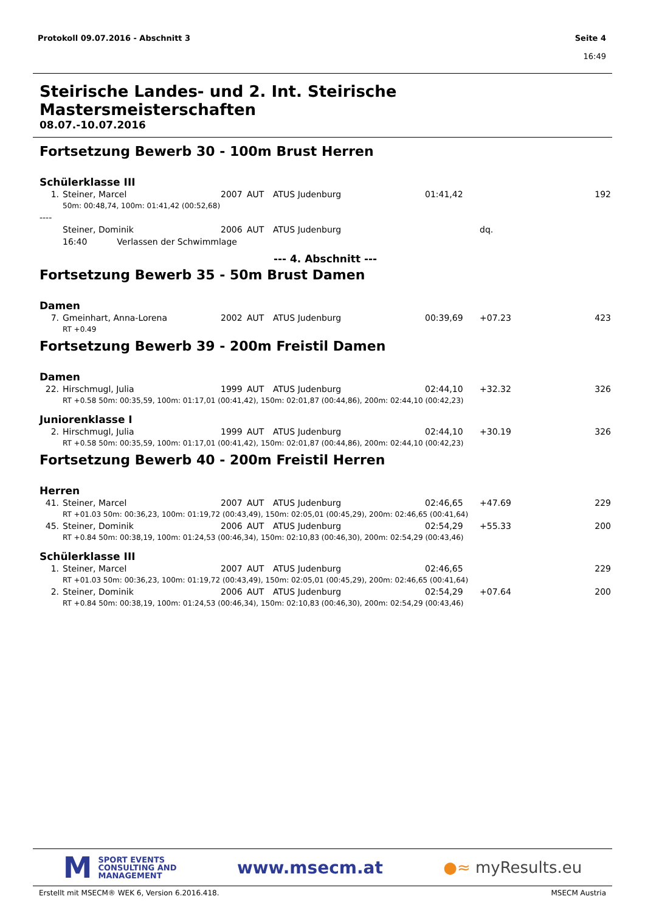Protokoll 09.07.2016 - Abschnitt 3
Seite 4
16:49
Steirische Landes- und 2. Int. Steirische Mastersmeisterschaften
08.07.-10.07.2016
Fortsetzung Bewerb 30 - 100m Brust Herren
Schülerklasse III
| 1. | Steiner, Marcel | 2007 | AUT | ATUS Judenburg | 01:41,42 | | 192 |
| 50m: 00:48,74, 100m: 01:41,42 (00:52,68) | | | | | | | |
| ---- | | | | | | | |
| | Steiner, Dominik | 2006 | AUT | ATUS Judenburg | | dq. | |
| | 16:40 Verlassen der Schwimmlage | | | | | | |
--- 4. Abschnitt ---
Fortsetzung Bewerb 35 - 50m Brust Damen
Damen
| 7. | Gmeinhart, Anna-Lorena | 2002 | AUT | ATUS Judenburg | 00:39,69 | +07.23 | 423 |
| RT +0.49 | | | | | | | |
Fortsetzung Bewerb 39 - 200m Freistil Damen
Damen
| 22. | Hirschmugl, Julia | 1999 | AUT | ATUS Judenburg | 02:44,10 | +32.32 | 326 |
| RT +0.58 50m: 00:35,59, 100m: 01:17,01 (00:41,42), 150m: 02:01,87 (00:44,86), 200m: 02:44,10 (00:42,23) | | | | | | | |
Juniorenklasse I
| 2. | Hirschmugl, Julia | 1999 | AUT | ATUS Judenburg | 02:44,10 | +30.19 | 326 |
| RT +0.58 50m: 00:35,59, 100m: 01:17,01 (00:41,42), 150m: 02:01,87 (00:44,86), 200m: 02:44,10 (00:42,23) | | | | | | | |
Fortsetzung Bewerb 40 - 200m Freistil Herren
Herren
| 41. | Steiner, Marcel | 2007 | AUT | ATUS Judenburg | 02:46,65 | +47.69 | 229 |
| RT +01.03 50m: 00:36,23, 100m: 01:19,72 (00:43,49), 150m: 02:05,01 (00:45,29), 200m: 02:46,65 (00:41,64) | | | | | | | |
| 45. | Steiner, Dominik | 2006 | AUT | ATUS Judenburg | 02:54,29 | +55.33 | 200 |
| RT +0.84 50m: 00:38,19, 100m: 01:24,53 (00:46,34), 150m: 02:10,83 (00:46,30), 200m: 02:54,29 (00:43,46) | | | | | | | |
Schülerklasse III
| 1. | Steiner, Marcel | 2007 | AUT | ATUS Judenburg | 02:46,65 | | 229 |
| RT +01.03 50m: 00:36,23, 100m: 01:19,72 (00:43,49), 150m: 02:05,01 (00:45,29), 200m: 02:46,65 (00:41,64) | | | | | | | |
| 2. | Steiner, Dominik | 2006 | AUT | ATUS Judenburg | 02:54,29 | +07.64 | 200 |
| RT +0.84 50m: 00:38,19, 100m: 01:24,53 (00:46,34), 150m: 02:10,83 (00:46,30), 200m: 02:54,29 (00:43,46) | | | | | | | |
M SPORT EVENTS
CONSULTING AND
MANAGEMENT
www.msecm.at ●≈ myResults.eu
Erstellt mit MSECM® WEK 6, Version 6.2016.418. MSECM Austria